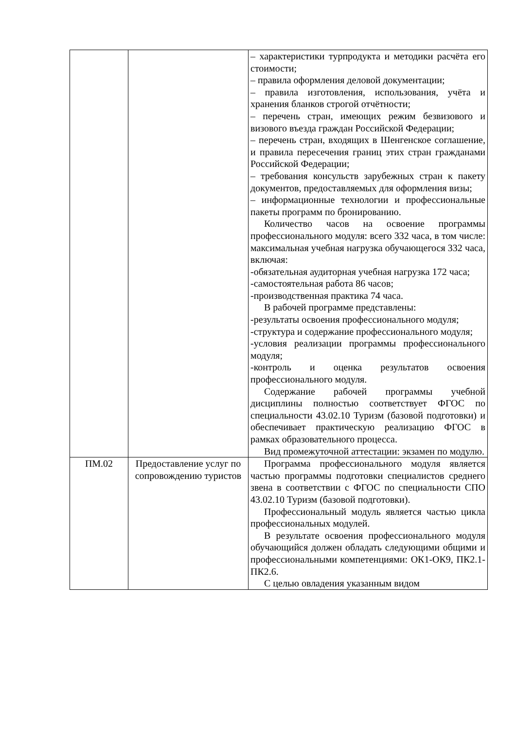| | | – характеристики турпродукта и методики расчёта его стоимости; – правила оформления деловой документации; – правила изготовления, использования, учёта и хранения бланков строгой отчётности; – перечень стран, имеющих режим безвизового и визового въезда граждан Российской Федерации; – перечень стран, входящих в Шенгенское соглашение, и правила пересечения границ этих стран гражданами Российской Федерации; – требования консульств зарубежных стран к пакету документов, предоставляемых для оформления визы; – информационные технологии и профессиональные пакеты программ по бронированию. Количество часов на освоение программы профессионального модуля: всего 332 часа, в том числе: максимальная учебная нагрузка обучающегося 332 часа, включая: -обязательная аудиторная учебная нагрузка 172 часа; -самостоятельная работа 86 часов; -производственная практика 74 часа. В рабочей программе представлены: -результаты освоения профессионального модуля; -структура и содержание профессионального модуля; -условия реализации программы профессионального модуля; -контроль и оценка результатов освоения профессионального модуля. Содержание рабочей программы учебной дисциплины полностью соответствует ФГОС по специальности 43.02.10 Туризм (базовой подготовки) и обеспечивает практическую реализацию ФГОС в рамках образовательного процесса. Вид промежуточной аттестации: экзамен по модулю. |
| ПМ.02 | Предоставление услуг по сопровождению туристов | Программа профессионального модуля является частью программы подготовки специалистов среднего звена в соответствии с ФГОС по специальности СПО 43.02.10 Туризм (базовой подготовки). Профессиональный модуль является частью цикла профессиональных модулей. В результате освоения профессионального модуля обучающийся должен обладать следующими общими и профессиональными компетенциями: ОК1-ОК9, ПК2.1-ПК2.6. С целью овладения указанным видом |